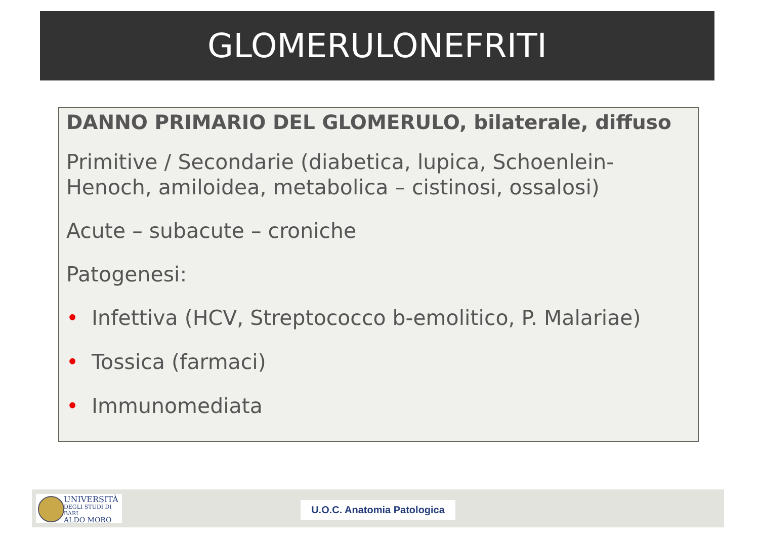GLOMERULONEFRITI
DANNO PRIMARIO DEL GLOMERULO, bilaterale, diffuso
Primitive / Secondarie (diabetica, lupica, Schoenlein-Henoch, amiloidea, metabolica – cistinosi, ossalosi)
Acute – subacute – croniche
Patogenesi:
• Infettiva (HCV, Streptococco b-emolitico, P. Malariae)
• Tossica (farmaci)
• Immunomediata
UNIVERSITÀ
DEGLI STUDI DI BARI
ALDO MORO
U.O.C. Anatomia Patologica